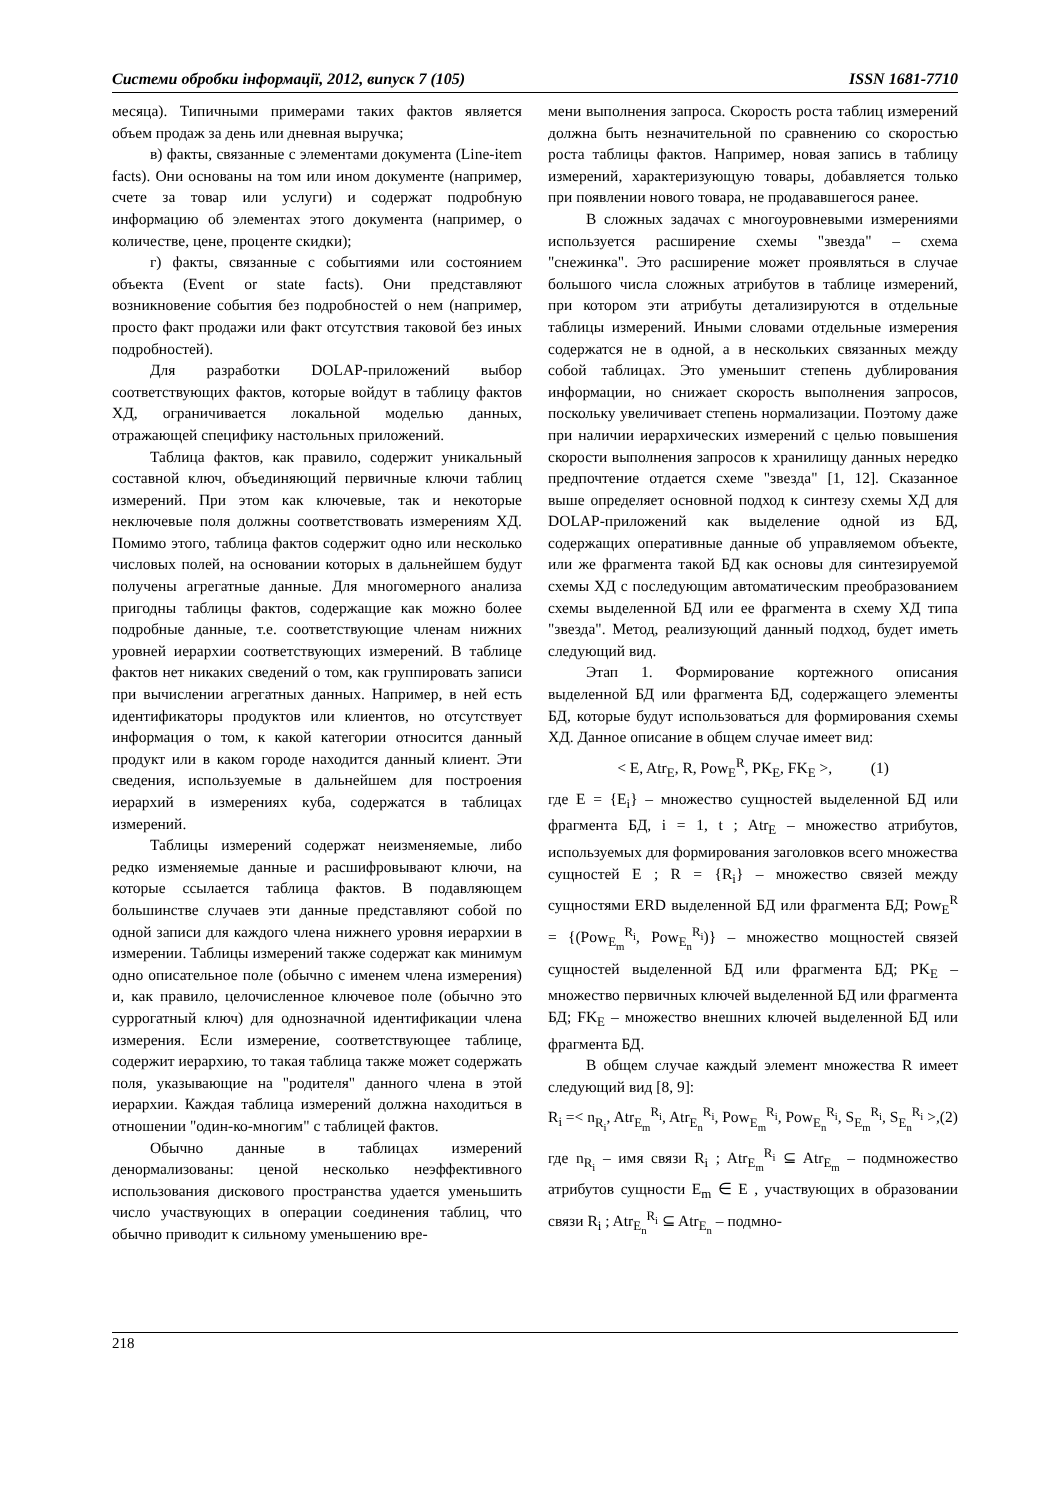Системи обробки інформації, 2012, випуск 7 (105) ISSN 1681-7710
месяца). Типичными примерами таких фактов является объем продаж за день или дневная выручка;
в) факты, связанные с элементами документа (Line-item facts). Они основаны на том или ином документе (например, счете за товар или услуги) и содержат подробную информацию об элементах этого документа (например, о количестве, цене, проценте скидки);
г) факты, связанные с событиями или состоянием объекта (Event or state facts). Они представляют возникновение события без подробностей о нем (например, просто факт продажи или факт отсутствия таковой без иных подробностей).
Для разработки DOLAP-приложений выбор соответствующих фактов, которые войдут в таблицу фактов ХД, ограничивается локальной моделью данных, отражающей специфику настольных приложений.
Таблица фактов, как правило, содержит уникальный составной ключ, объединяющий первичные ключи таблиц измерений. При этом как ключевые, так и некоторые неключевые поля должны соответствовать измерениям ХД. Помимо этого, таблица фактов содержит одно или несколько числовых полей, на основании которых в дальнейшем будут получены агрегатные данные. Для многомерного анализа пригодны таблицы фактов, содержащие как можно более подробные данные, т.е. соответствующие членам нижних уровней иерархии соответствующих измерений. В таблице фактов нет никаких сведений о том, как группировать записи при вычислении агрегатных данных. Например, в ней есть идентификаторы продуктов или клиентов, но отсутствует информация о том, к какой категории относится данный продукт или в каком городе находится данный клиент. Эти сведения, используемые в дальнейшем для построения иерархий в измерениях куба, содержатся в таблицах измерений.
Таблицы измерений содержат неизменяемые, либо редко изменяемые данные и расшифровывают ключи, на которые ссылается таблица фактов. В подавляющем большинстве случаев эти данные представляют собой по одной записи для каждого члена нижнего уровня иерархии в измерении. Таблицы измерений также содержат как минимум одно описательное поле (обычно с именем члена измерения) и, как правило, целочисленное ключевое поле (обычно это суррогатный ключ) для однозначной идентификации члена измерения. Если измерение, соответствующее таблице, содержит иерархию, то такая таблица также может содержать поля, указывающие на "родителя" данного члена в этой иерархии. Каждая таблица измерений должна находиться в отношении "один-ко-многим" с таблицей фактов.
Обычно данные в таблицах измерений денормализованы: ценой несколько неэффективного использования дискового пространства удается уменьшить число участвующих в операции соединения таблиц, что обычно приводит к сильному уменьшению вре-
мени выполнения запроса. Скорость роста таблиц измерений должна быть незначительной по сравнению со скоростью роста таблицы фактов. Например, новая запись в таблицу измерений, характеризующую товары, добавляется только при появлении нового товара, не продававшегося ранее.
В сложных задачах с многоуровневыми измерениями используется расширение схемы "звезда" – схема "снежинка". Это расширение может проявляться в случае большого числа сложных атрибутов в таблице измерений, при котором эти атрибуты детализируются в отдельные таблицы измерений. Иными словами отдельные измерения содержатся не в одной, а в нескольких связанных между собой таблицах. Это уменьшит степень дублирования информации, но снижает скорость выполнения запросов, поскольку увеличивает степень нормализации. Поэтому даже при наличии иерархических измерений с целью повышения скорости выполнения запросов к хранилищу данных нередко предпочтение отдается схеме "звезда" [1, 12]. Сказанное выше определяет основной подход к синтезу схемы ХД для DOLAP-приложений как выделение одной из БД, содержащих оперативные данные об управляемом объекте, или же фрагмента такой БД как основы для синтезируемой схемы ХД с последующим автоматическим преобразованием схемы выделенной БД или ее фрагмента в схему ХД типа "звезда". Метод, реализующий данный подход, будет иметь следующий вид.
Этап 1. Формирование кортежного описания выделенной БД или фрагмента БД, содержащего элементы БД, которые будут использоваться для формирования схемы ХД. Данное описание в общем случае имеет вид:
< E, Atr<sub>E</sub>, R, Pow<sub>E</sub><sup>R</sup>, PK<sub>E</sub>, FK<sub>E</sub> >, (1)
где E = {E<sub>i</sub>} – множество сущностей выделенной БД или фрагмента БД, i = 1, t ; Atr<sub>E</sub> – множество атрибутов, используемых для формирования заголовков всего множества сущностей E ; R = {R<sub>i</sub>} – множество связей между сущностями ERD выделенной БД или фрагмента БД; Pow<sub>E</sub><sup>R</sup> = {(Pow<sub>E<sub>m</sub></sub><sup>R<sub>i</sub></sup>, Pow<sub>E<sub>n</sub></sub><sup>R<sub>i</sub></sup>)} – множество мощностей связей сущностей выделенной БД или фрагмента БД; PK<sub>E</sub> – множество первичных ключей выделенной БД или фрагмента БД; FK<sub>E</sub> – множество внешних ключей выделенной БД или фрагмента БД.
В общем случае каждый элемент множества R имеет следующий вид [8, 9]:
R<sub>i</sub> =< n<sub>R<sub>i</sub></sub>, Atr<sub>E<sub>m</sub></sub><sup>R<sub>i</sub></sup>, Atr<sub>E<sub>n</sub></sub><sup>R<sub>i</sub></sup>, Pow<sub>E<sub>m</sub></sub><sup>R<sub>i</sub></sup>, Pow<sub>E<sub>n</sub></sub><sup>R<sub>i</sub></sup>, S<sub>E<sub>m</sub></sub><sup>R<sub>i</sub></sup>, S<sub>E<sub>n</sub></sub><sup>R<sub>i</sub></sup> >,(2)
где n<sub>R<sub>i</sub></sub> – имя связи R<sub>i</sub> ; Atr<sub>E<sub>m</sub></sub><sup>R<sub>i</sub></sup> ⊆ Atr<sub>E<sub>m</sub></sub> – подмножество атрибутов сущности E<sub>m</sub> ∈ E , участвующих в образовании связи R<sub>i</sub> ; Atr<sub>E<sub>n</sub></sub><sup>R<sub>i</sub></sup> ⊆ Atr<sub>E<sub>n</sub></sub> – подмно-
218